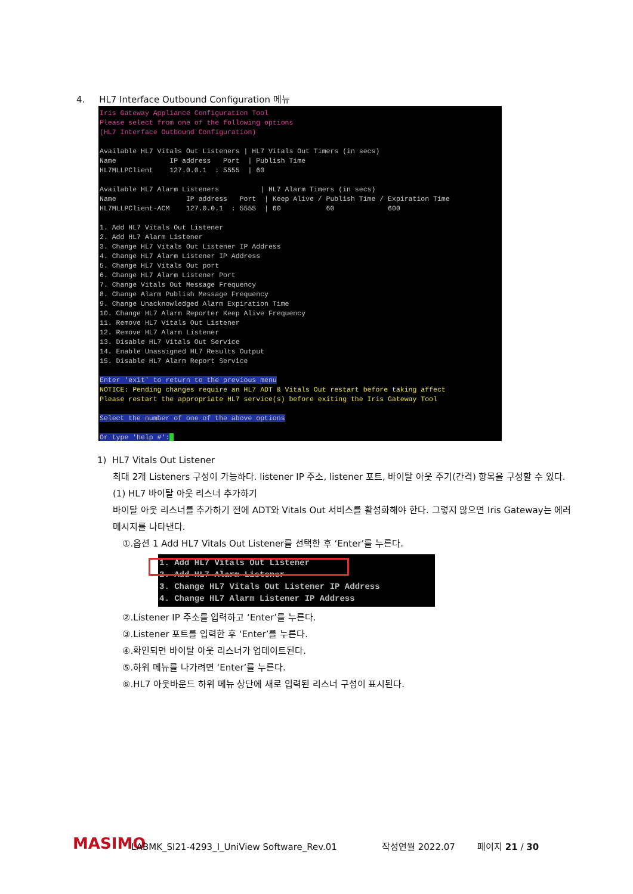4. HL7 Interface Outbound Configuration 메뉴
Iris Gateway Appliance Configuration Tool Please select from one of the following options (HL7 Interface Outbound Configuration) Available HL7 Vitals Out Listeners | HL7 Vitals Out Timers (in secs) Name IP address Port | Publish Time HL7MLLPClient 127.0.0.1 : 5555 | 60 Available HL7 Alarm Listeners | HL7 Alarm Timers (in secs) Name IP address Port | Keep Alive / Publish Time / Expiration Time HL7MLLPClient-ACM 127.0.0.1 : 5555 | 60 60 600 1. Add HL7 Vitals Out Listener 2. Add HL7 Alarm Listener 3. Change HL7 Vitals Out Listener IP Address 4. Change HL7 Alarm Listener IP Address 5. Change HL7 Vitals Out port 6. Change HL7 Alarm Listener Port 7. Change Vitals Out Message Frequency 8. Change Alarm Publish Message Frequency 9. Change Unacknowledged Alarm Expiration Time 10. Change HL7 Alarm Reporter Keep Alive Frequency 11. Remove HL7 Vitals Out Listener 12. Remove HL7 Alarm Listener 13. Disable HL7 Vitals Out Service 14. Enable Unassigned HL7 Results Output 15. Disable HL7 Alarm Report Service Enter 'exit' to return to the previous menu NOTICE: Pending changes require an HL7 ADT & Vitals Out restart before taking affect Please restart the appropriate HL7 service(s) before exiting the Iris Gateway Tool Select the number of one of the above options Or type 'help #':
1) HL7 Vitals Out Listener
최대 2개 Listeners 구성이 가능하다. listener IP 주소, listener 포트, 바이탈 아웃 주기(간격) 항목을 구성할 수 있다.
(1) HL7 바이탈 아웃 리스너 추가하기
바이탈 아웃 리스너를 추가하기 전에 ADT와 Vitals Out 서비스를 활성화해야 한다. 그렇지 않으면 Iris Gateway는 에러 메시지를 나타낸다.
①.옵션 1 Add HL7 Vitals Out Listener를 선택한 후 ‘Enter’를 누른다.
1. Add HL7 Vitals Out Listener 2. Add HL7 Alarm Listener 3. Change HL7 Vitals Out Listener IP Address 4. Change HL7 Alarm Listener IP Address
②.Listener IP 주소를 입력하고 ‘Enter’를 누른다.
③.Listener 포트를 입력한 후 ‘Enter’를 누른다.
④.확인되면 바이탈 아웃 리스너가 업데이트된다.
⑤.하위 메뉴를 나가려면 ‘Enter’를 누른다.
⑥.HL7 아웃바운드 하위 메뉴 상단에 새로 입력된 리스너 구성이 표시된다.
MASIMO
LABMK_SI21-4293_I_UniView Software_Rev.01
작성연월 2022.07
페이지 21 / 30